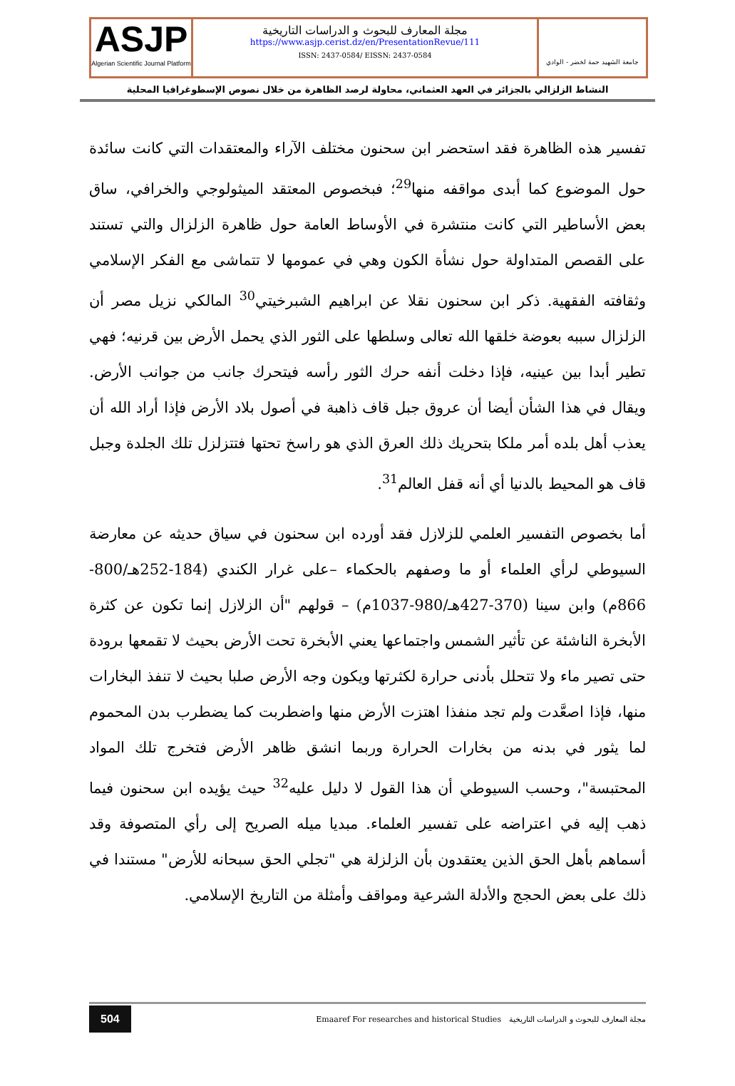ASJP
Algerian Scientific Journal Platform
مجلة المعارف للبحوث و الدراسات التاريخية
https://www.asjp.cerist.dz/en/PresentationRevue/111
ISSN: 2437-0584/ EISSN: 2437-0584
جامعة الشهيد حمة لخضر - الوادي
النشاط الزلزالي بالجزائر في العهد العثماني، محاولة لرصد الظاهرة من خلال نصوص الإسطوغرافيا المحلية
تفسير هذه الظاهرة فقد استحضر ابن سحنون مختلف الآراء والمعتقدات التي كانت سائدة حول الموضوع كما أبدى مواقفه منها<sup>29</sup>؛ فبخصوص المعتقد الميثولوجي والخرافي، ساق بعض الأساطير التي كانت منتشرة في الأوساط العامة حول ظاهرة الزلزال والتي تستند على القصص المتداولة حول نشأة الكون وهي في عمومها لا تتماشى مع الفكر الإسلامي وثقافته الفقهية. ذكر ابن سحنون نقلا عن ابراهيم الشبرخيتي<sup>30</sup> المالكي نزيل مصر أن الزلزال سببه بعوضة خلقها الله تعالى وسلطها على الثور الذي يحمل الأرض بين قرنيه؛ فهي تطير أبدا بين عينيه، فإذا دخلت أنفه حرك الثور رأسه فيتحرك جانب من جوانب الأرض. ويقال في هذا الشأن أيضا أن عروق جبل قاف ذاهبة في أصول بلاد الأرض فإذا أراد الله أن يعذب أهل بلده أمر ملكا بتحريك ذلك العرق الذي هو راسخ تحتها فتتزلزل تلك الجلدة وجبل قاف هو المحيط بالدنيا أي أنه قفل العالم<sup>31</sup>.
أما بخصوص التفسير العلمي للزلازل فقد أورده ابن سحنون في سياق حديثه عن معارضة السيوطي لرأي العلماء أو ما وصفهم بالحكماء –على غرار الكندي (184-252هـ/800-866م) وابن سينا (370-427هـ/980-1037م) – قولهم "أن الزلازل إنما تكون عن كثرة الأبخرة الناشئة عن تأثير الشمس واجتماعها يعني الأبخرة تحت الأرض بحيث لا تقمعها برودة حتى تصير ماء ولا تتحلل بأدنى حرارة لكثرتها ويكون وجه الأرض صلبا بحيث لا تنفذ البخارات منها، فإذا اصعَّدت ولم تجد منفذا اهتزت الأرض منها واضطربت كما يضطرب بدن المحموم لما يثور في بدنه من بخارات الحرارة وربما انشق ظاهر الأرض فتخرج تلك المواد المحتبسة"، وحسب السيوطي أن هذا القول لا دليل عليه<sup>32</sup> حيث يؤيده ابن سحنون فيما ذهب إليه في اعتراضه على تفسير العلماء. مبديا ميله الصريح إلى رأي المتصوفة وقد أسماهم بأهل الحق الذين يعتقدون بأن الزلزلة هي "تجلي الحق سبحانه للأرض" مستندا في ذلك على بعض الحجج والأدلة الشرعية ومواقف وأمثلة من التاريخ الإسلامي.
504
Emaaref For researches and historical Studies مجلة المعارف للبحوث و الدراسات التاريخية